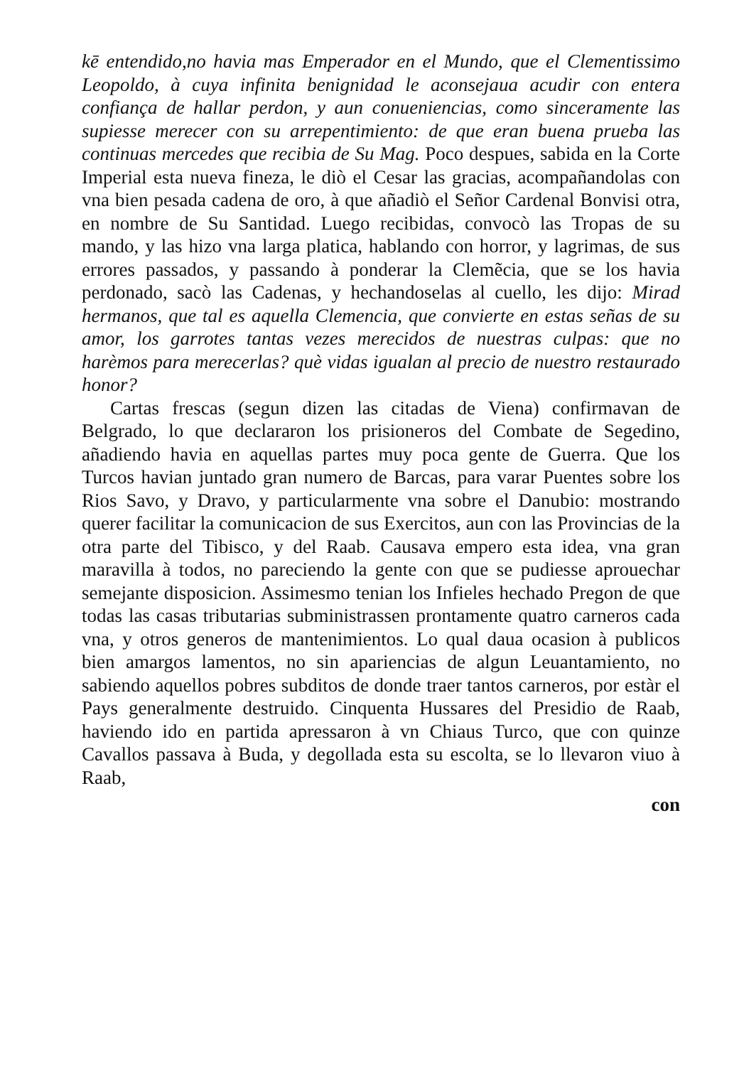kē entendido,no havia mas Emperador en el Mundo, que el Clementissimo Leopoldo, à cuya infinita benignidad le aconsejaua acudir con entera confiança de hallar perdon, y aun conueniencias, como sinceramente las supiesse merecer con su arrepentimiento: de que eran buena prueba las continuas mercedes que recibia de Su Mag. Poco despues, sabida en la Corte Imperial esta nueva fineza, le diò el Cesar las gracias, acompañandolas con vna bien pesada cadena de oro, à que añadiò el Señor Cardenal Bonvisi otra, en nombre de Su Santidad. Luego recibidas, convocò las Tropas de su mando, y las hizo vna larga platica, hablando con horror, y lagrimas, de sus errores passados, y passando à ponderar la Clemẽcia, que se los havia perdonado, sacò las Cadenas, y hechandoselas al cuello, les dijo: Mirad hermanos, que tal es aquella Clemencia, que convierte en estas señas de su amor, los garrotes tantas vezes merecidos de nuestras culpas: que no harèmos para merecerlas? què vidas igualan al precio de nuestro restaurado honor?
Cartas frescas (segun dizen las citadas de Viena) confirmavan de Belgrado, lo que declararon los prisioneros del Combate de Segedino, añadiendo havia en aquellas partes muy poca gente de Guerra. Que los Turcos havian juntado gran numero de Barcas, para varar Puentes sobre los Rios Savo, y Dravo, y particularmente vna sobre el Danubio: mostrando querer facilitar la comunicacion de sus Exercitos, aun con las Provincias de la otra parte del Tibisco, y del Raab. Causava empero esta idea, vna gran maravilla à todos, no pareciendo la gente con que se pudiesse aprouechar semejante disposicion. Assimesmo tenian los Infieles hechado Pregon de que todas las casas tributarias subministrassen prontamente quatro carneros cada vna, y otros generos de mantenimientos. Lo qual daua ocasion à publicos bien amargos lamentos, no sin apariencias de algun Leuantamiento, no sabiendo aquellos pobres subditos de donde traer tantos carneros, por estàr el Pays generalmente destruido. Cinquenta Hussares del Presidio de Raab, haviendo ido en partida apressaron à vn Chiaus Turco, que con quinze Cavallos passava à Buda, y degollada esta su escolta, se lo llevaron viuo à Raab,
con